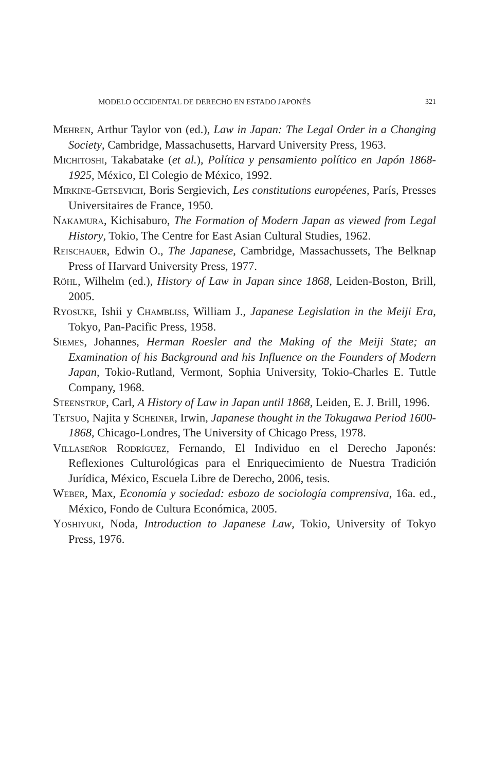MODELO OCCIDENTAL DE DERECHO EN ESTADO JAPONÉS 321
Mehren, Arthur Taylor von (ed.), Law in Japan: The Legal Order in a Changing Society, Cambridge, Massachusetts, Harvard University Press, 1963.
Michitoshi, Takabatake (et al.), Política y pensamiento político en Japón 1868-1925, México, El Colegio de México, 1992.
Mirkine-Getsevich, Boris Sergievich, Les constitutions européenes, París, Presses Universitaires de France, 1950.
Nakamura, Kichisaburo, The Formation of Modern Japan as viewed from Legal History, Tokio, The Centre for East Asian Cultural Studies, 1962.
Reischauer, Edwin O., The Japanese, Cambridge, Massachussets, The Belknap Press of Harvard University Press, 1977.
Röhl, Wilhelm (ed.), History of Law in Japan since 1868, Leiden-Boston, Brill, 2005.
Ryosuke, Ishii y Chambliss, William J., Japanese Legislation in the Meiji Era, Tokyo, Pan-Pacific Press, 1958.
Siemes, Johannes, Herman Roesler and the Making of the Meiji State; an Examination of his Background and his Influence on the Founders of Modern Japan, Tokio-Rutland, Vermont, Sophia University, Tokio-Charles E. Tuttle Company, 1968.
Steenstrup, Carl, A History of Law in Japan until 1868, Leiden, E. J. Brill, 1996.
Tetsuo, Najita y Scheiner, Irwin, Japanese thought in the Tokugawa Period 1600-1868, Chicago-Londres, The University of Chicago Press, 1978.
Villaseñor Rodríguez, Fernando, El Individuo en el Derecho Japonés: Reflexiones Culturológicas para el Enriquecimiento de Nuestra Tradición Jurídica, México, Escuela Libre de Derecho, 2006, tesis.
Weber, Max, Economía y sociedad: esbozo de sociología comprensiva, 16a. ed., México, Fondo de Cultura Económica, 2005.
Yoshiyuki, Noda, Introduction to Japanese Law, Tokio, University of Tokyo Press, 1976.